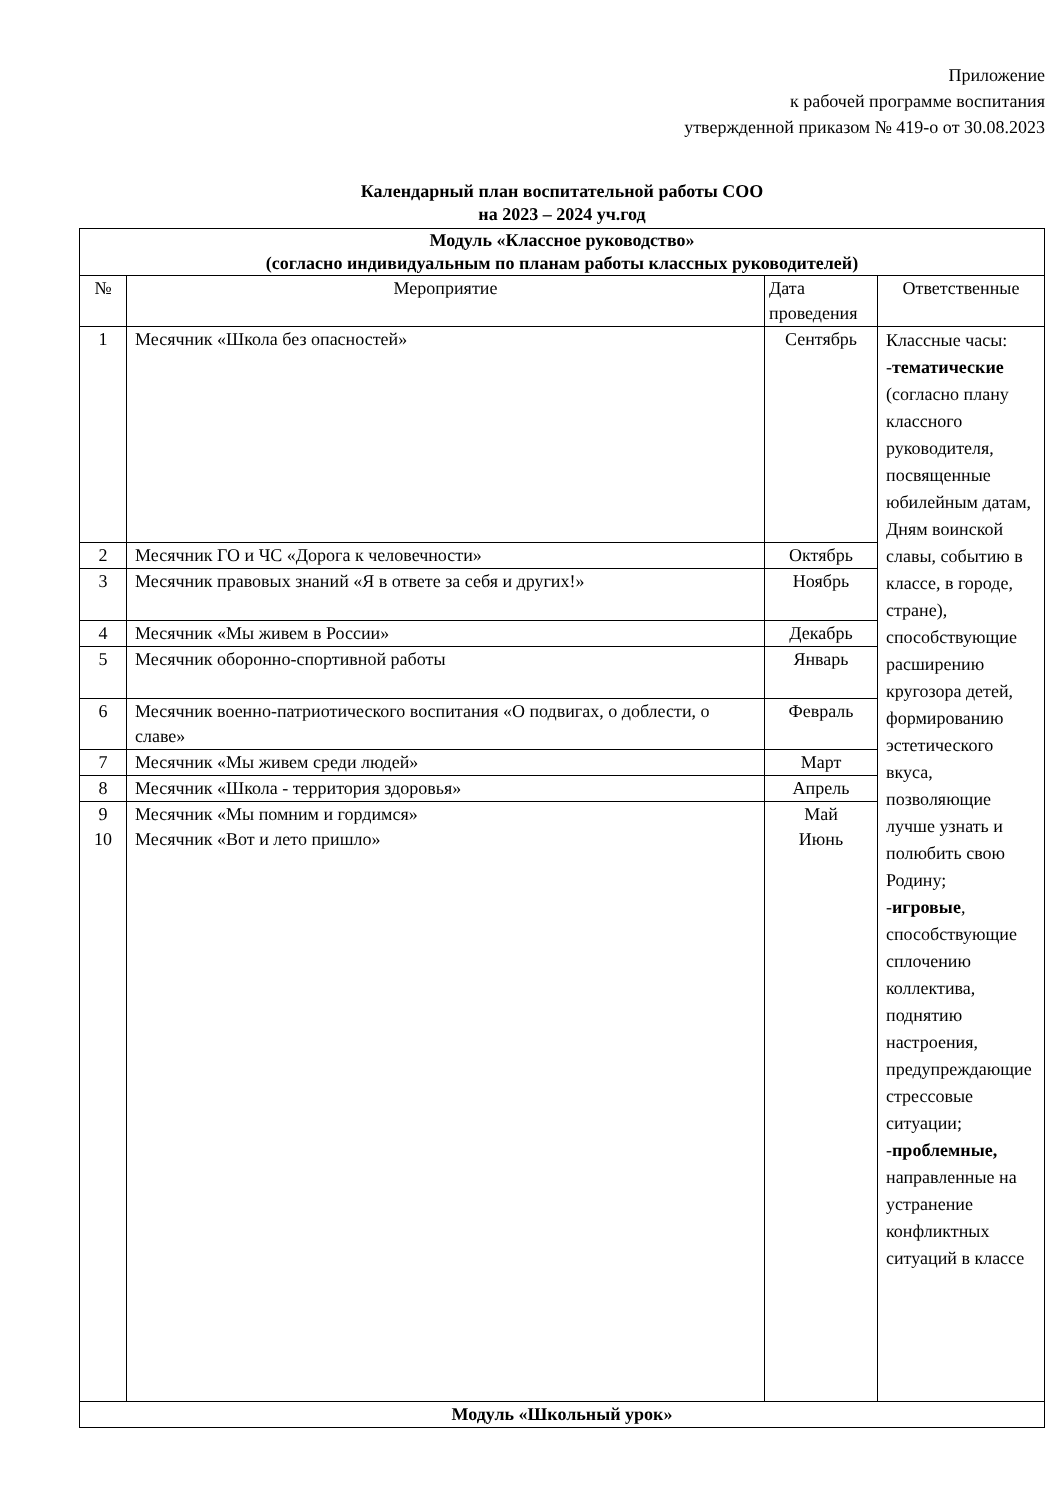Приложение
к рабочей программе воспитания
утвержденной приказом № 419-о от 30.08.2023
Календарный план воспитательной работы СОО
на 2023 – 2024 уч.год
| Модуль «Классное руководство» (согласно индивидуальным по планам работы классных руководителей) | | | |
| № | Мероприятие | Дата проведения | Ответственные |
| 1 | Месячник «Школа без опасностей» | Сентябрь | Классные часы: - тематические (согласно плану классного руководителя, посвященные юбилейным датам, Дням воинской славы, событию в классе, в городе, стране), способствующие расширению кругозора детей, формированию эстетического вкуса, позволяющие лучше узнать и полюбить свою Родину; - игровые , способствующие сплочению коллектива, поднятию настроения, предупреждающие стрессовые ситуации; - проблемные, направленные на устранение конфликтных ситуаций в классе |
| 2 | Месячник ГО и ЧС «Дорога к человечности» | Октябрь | |
| 3 | Месячник правовых знаний «Я в ответе за себя и других!» | Ноябрь | |
| 4 | Месячник «Мы живем в России» | Декабрь | |
| 5 | Месячник оборонно-спортивной работы | Январь | |
| 6 | Месячник военно-патриотического воспитания «О подвигах, о доблести, о славе» | Февраль | |
| 7 | Месячник «Мы живем среди людей» | Март | |
| 8 | Месячник «Школа - территория здоровья» | Апрель | |
| 9 10 | Месячник «Мы помним и гордимся» Месячник «Вот и лето пришло» | Май Июнь | |
| Модуль «Школьный урок» | | | |